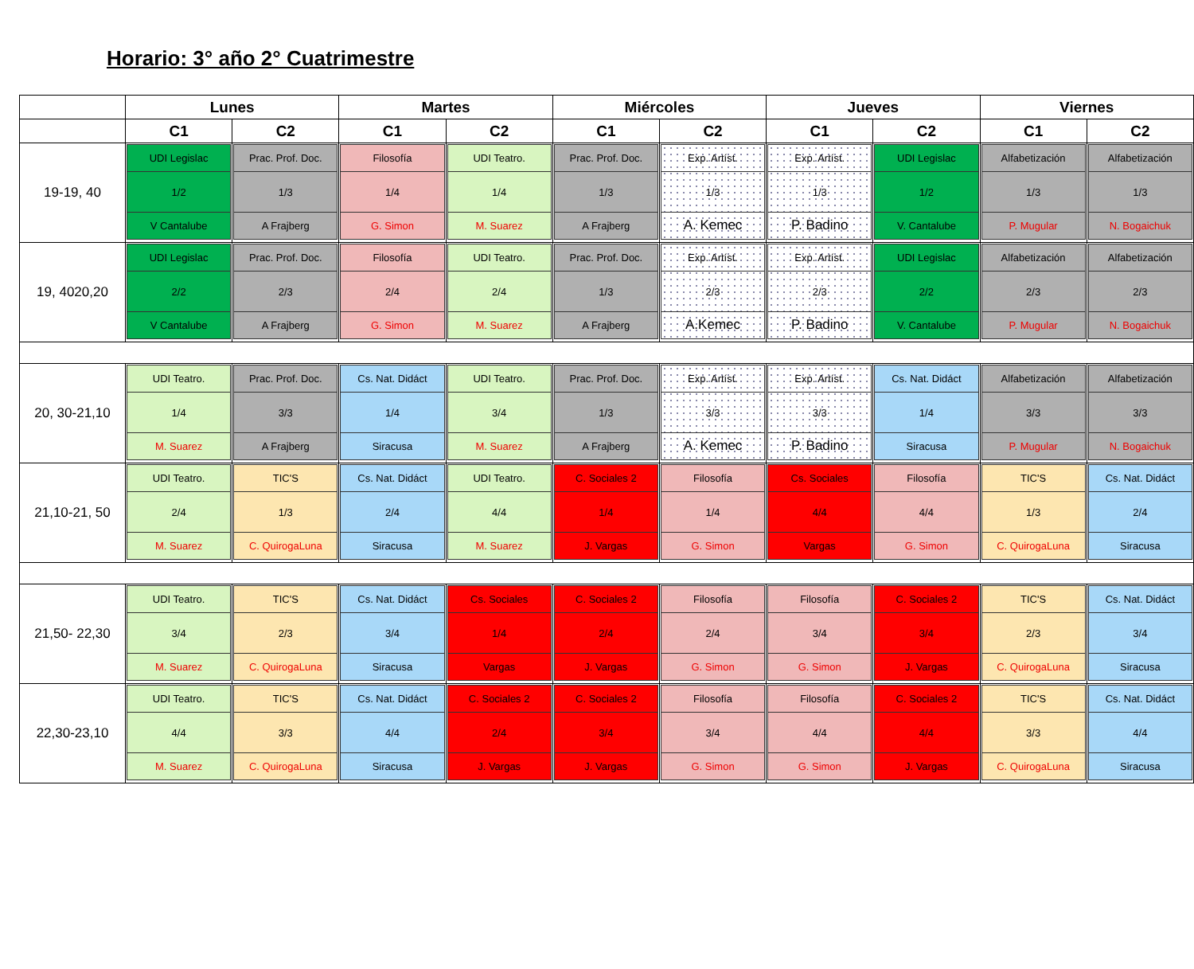Horario: 3° año 2° Cuatrimestre
| | Lunes | | Martes | | Miércoles | | Jueves | | Viernes | |
| --- | --- | --- | --- | --- | --- | --- | --- | --- | --- | --- |
| | C1 | C2 | C1 | C2 | C1 | C2 | C1 | C2 | C1 | C2 |
| 19-19, 40 | UDI Legislac 1/2 V Cantalube | Prac. Prof. Doc. 1/3 A Frajberg | Filosofía 1/4 G. Simon | UDI Teatro. 1/4 M. Suarez | Prac. Prof. Doc. 1/3 A Frajberg | Exp. Artíst. 1/3 A. Kemec | Exp. Artíst. 1/3 P. Badino | UDI Legislac 1/2 V. Cantalube | Alfabetización 1/3 P. Mugular | Alfabetización 1/3 N. Bogaichuk |
| 19, 4020,20 | UDI Legislac 2/2 V Cantalube | Prac. Prof. Doc. 2/3 A Frajberg | Filosofía 2/4 G. Simon | UDI Teatro. 2/4 M. Suarez | Prac. Prof. Doc. 1/3 A Frajberg | Exp. Artíst. 2/3 A.Kemec | Exp. Artíst. 2/3 P. Badino | UDI Legislac 2/2 V. Cantalube | Alfabetización 2/3 P. Mugular | Alfabetización 2/3 N. Bogaichuk |
| 20, 30-21,10 | UDI Teatro. 1/4 M. Suarez | Prac. Prof. Doc. 3/3 A Frajberg | Cs. Nat. Didáct 1/4 Siracusa | UDI Teatro. 3/4 M. Suarez | Prac. Prof. Doc. 1/3 A Frajberg | Exp. Artíst. 3/3 A. Kemec | Exp. Artíst. 3/3 P. Badino | Cs. Nat. Didáct 1/4 Siracusa | Alfabetización 3/3 P. Mugular | Alfabetización 3/3 N. Bogaichuk |
| 21,10-21, 50 | UDI Teatro. 2/4 M. Suarez | TIC'S 1/3 C. QuirogaLuna | Cs. Nat. Didáct 2/4 Siracusa | UDI Teatro. 4/4 M. Suarez | C. Sociales 2 1/4 J. Vargas | Filosofía 1/4 G. Simon | Cs. Sociales 4/4 Vargas | Filosofía 4/4 G. Simon | TIC'S 1/3 C. QuirogaLuna | Cs. Nat. Didáct 2/4 Siracusa |
| 21,50- 22,30 | UDI Teatro. 3/4 M. Suarez | TIC'S 2/3 C. QuirogaLuna | Cs. Nat. Didáct 3/4 Siracusa | Cs. Sociales 1/4 Vargas | C. Sociales 2 2/4 J. Vargas | Filosofía 2/4 G. Simon | Filosofía 3/4 G. Simon | C. Sociales 2 3/4 J. Vargas | TIC'S 2/3 C. QuirogaLuna | Cs. Nat. Didáct 3/4 Siracusa |
| 22,30-23,10 | UDI Teatro. 4/4 M. Suarez | TIC'S 3/3 C. QuirogaLuna | Cs. Nat. Didáct 4/4 Siracusa | C. Sociales 2 2/4 J. Vargas | C. Sociales 2 3/4 J. Vargas | Filosofía 3/4 G. Simon | Filosofía 4/4 G. Simon | C. Sociales 2 4/4 J. Vargas | TIC'S 3/3 C. QuirogaLuna | Cs. Nat. Didáct 4/4 Siracusa |